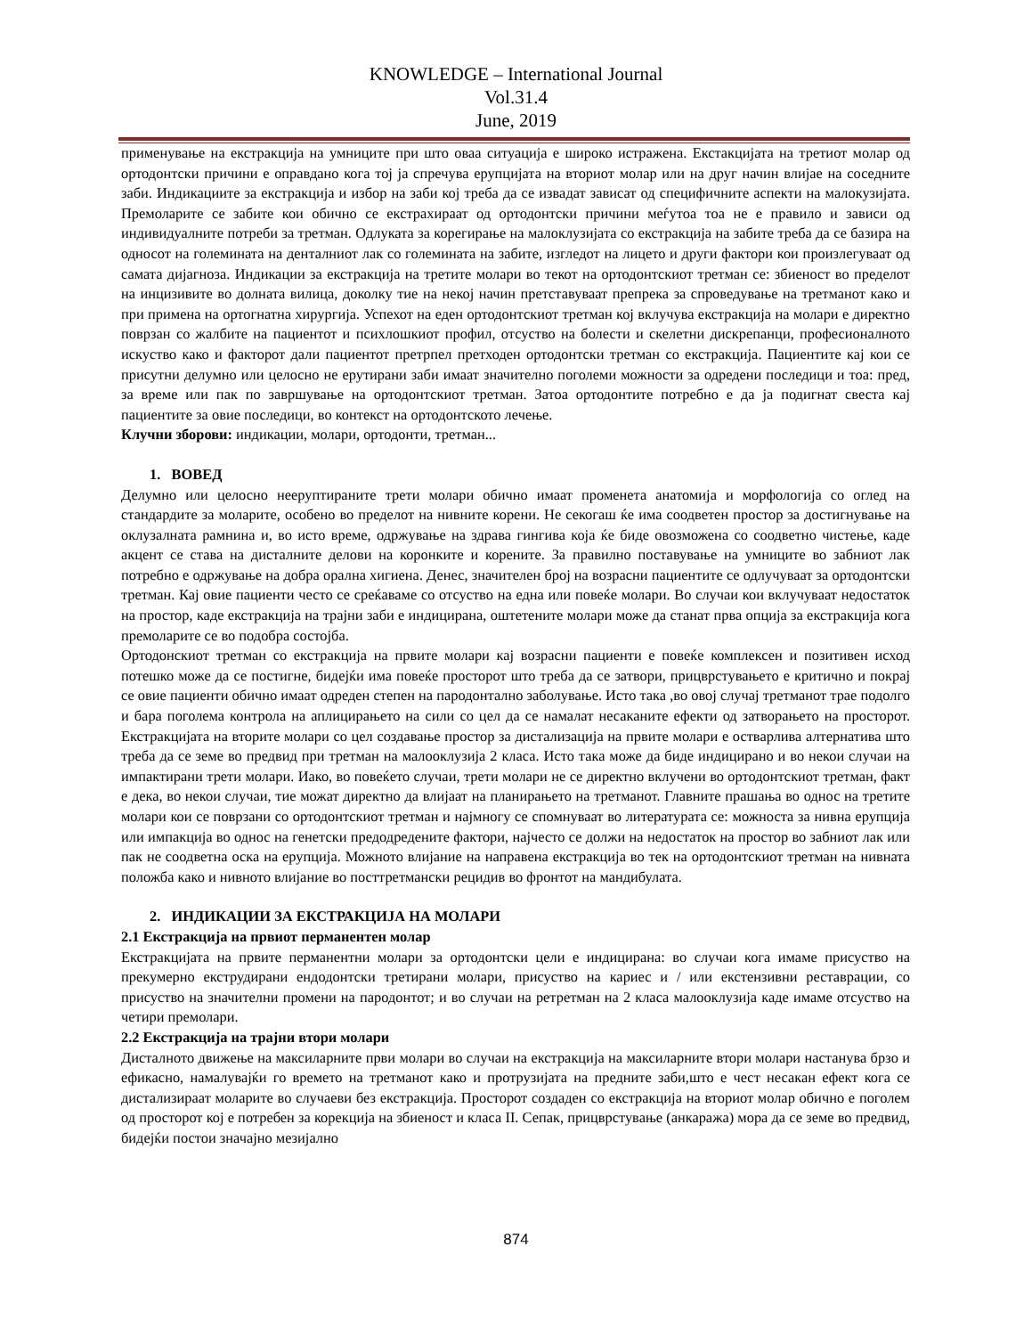KNOWLEDGE – International Journal
Vol.31.4
June, 2019
применување на екстракција на умниците при што оваа ситуација е широко истражена. Екстакцијата на третиот молар од ортодонтски причини е оправдано кога тој ја спречува ерупцијата на вториот молар или на друг начин влијае на соседните заби. Индикациите за екстракција и избор на заби кој треба да се извадат зависат од специфичните аспекти на малокузијата. Премоларите се забите кои обично се екстрахираат од ортодонтски причини меѓутоа тоа не е правило и зависи од индивидуалните потреби за третман. Одлуката за корегирање на малоклузијата со екстракција на забите треба да се базира на односот на големината на денталниот лак со големината на забите, изгледот на лицето и други фактори кои произлегуваат од самата дијагноза. Индикации за екстракција на третите молари во текот на ортодонтскиот третман се: збиеност во пределот на инцизивите во долната вилица, доколку тие на некој начин претставуваат препрека за спроведување на третманот како и при примена на ортогнатна хирургија. Успехот на еден ортодонтскиот третман кој вклучува екстракција на молари е директно поврзан со жалбите на пациентот и психлошкиот профил, отсуство на болести и скелетни дискрепанци, професионалното искуство како и факторот дали пациентот претрпел претходен ортодонтски третман со екстракција. Пациентите кај кои се присутни делумно или целосно не ерутирани заби имаат значително поголеми можности за одредени последици и тоа: пред, за време или пак по завршување на ортодонтскиот третман. Затоа ортодонтите потребно е да ја подигнат свеста кај пациентите за овие последици, во контекст на ортодонтското лечење.
Клучни зборови: индикации, молари, ортодонти, третман...
1. ВОВЕД
Делумно или целосно нееруптираните трети молари обично имаат променета анатомија и морфологија со оглед на стандардите за моларите, особено во пределот на нивните корени. Не секогаш ќе има соодветен простор за достигнување на оклузалната рамнина и, во исто време, одржување на здрава гингива која ќе биде овозможена со соодветно чистење, каде акцент се става на дисталните делови на коронките и корените. За правилно поставување на умниците во забниот лак потребно е одржување на добра орална хигиена. Денес, значителен број на возрасни пациентите се одлучуваат за ортодонтски третман. Кај овие пациенти често се среќаваме со отсуство на една или повеќе молари. Во случаи кои вклучуваат недостаток на простор, каде екстракција на трајни заби е индицирана, оштетените молари може да станат прва опција за екстракција кога премоларите се во подобра состојба.
Ортодонскиот третман со екстракција на првите молари кај возрасни пациенти е повеќе комплексен и позитивен исход потешко може да се постигне, бидејќи има повеќе просторот што треба да се затвори, прицврстувањето е критично и покрај се овие пациенти обично имаат одреден степен на пародонтално заболување. Исто така ,во овој случај третманот трае подолго и бара поголема контрола на аплицирањето на сили со цел да се намалат несаканите ефекти од затворањето на просторот. Екстракцијата на вторите молари со цел создавање простор за дистализација на првите молари е остварлива алтернатива што треба да се земе во предвид при третман на малооклузија 2 класа. Исто така може да биде индицирано и во некои случаи на импактирани трети молари. Иако, во повеќето случаи, трети молари не се директно вклучени во ортодонтскиот третман, факт е дека, во некои случаи, тие можат директно да влијаат на планирањето на третманот. Главните прашања во однос на третите молари кои се поврзани со ортодонтскиот третман и најмногу се спомнуваат во литературата се: можноста за нивна ерупција или импакција во однос на генетски предодредените фактори, најчесто се должи на недостаток на простор во забниот лак или пак не соодветна оска на ерупција. Можното влијание на направена екстракција во тек на ортодонтскиот третман на нивната положба како и нивното влијание во посттретмански рецидив во фронтот на мандибулата.
2. ИНДИКАЦИИ ЗА ЕКСТРАКЦИЈА НА МОЛАРИ
2.1 Екстракција на првиот перманентен молар
Екстракцијата на првите перманентни молари за ортодонтски цели е индицирана: во случаи кога имаме присуство на прекумерно екструдирани ендодонтски третирани молари, присуство на кариес и / или екстензивни реставрации, со присуство на значителни промени на пародонтот; и во случаи на ретретман на 2 класа малооклузија каде имаме отсуство на четири премолари.
2.2 Екстракција на трајни втори молари
Дисталното движење на максиларните први молари во случаи на екстракција на максиларните втори молари настанува брзо и ефикасно, намалувајќи го времето на третманот како и протрузијата на предните заби,што е чест несакан ефект кога се дистализираат моларите во случаеви без екстракција. Просторот создаден со екстракција на вториот молар обично е поголем од просторот кој е потребен за корекција на збиеност и класа II. Сепак, прицврстување (анкаража) мора да се земе во предвид, бидејќи постои значајно мезијално
874